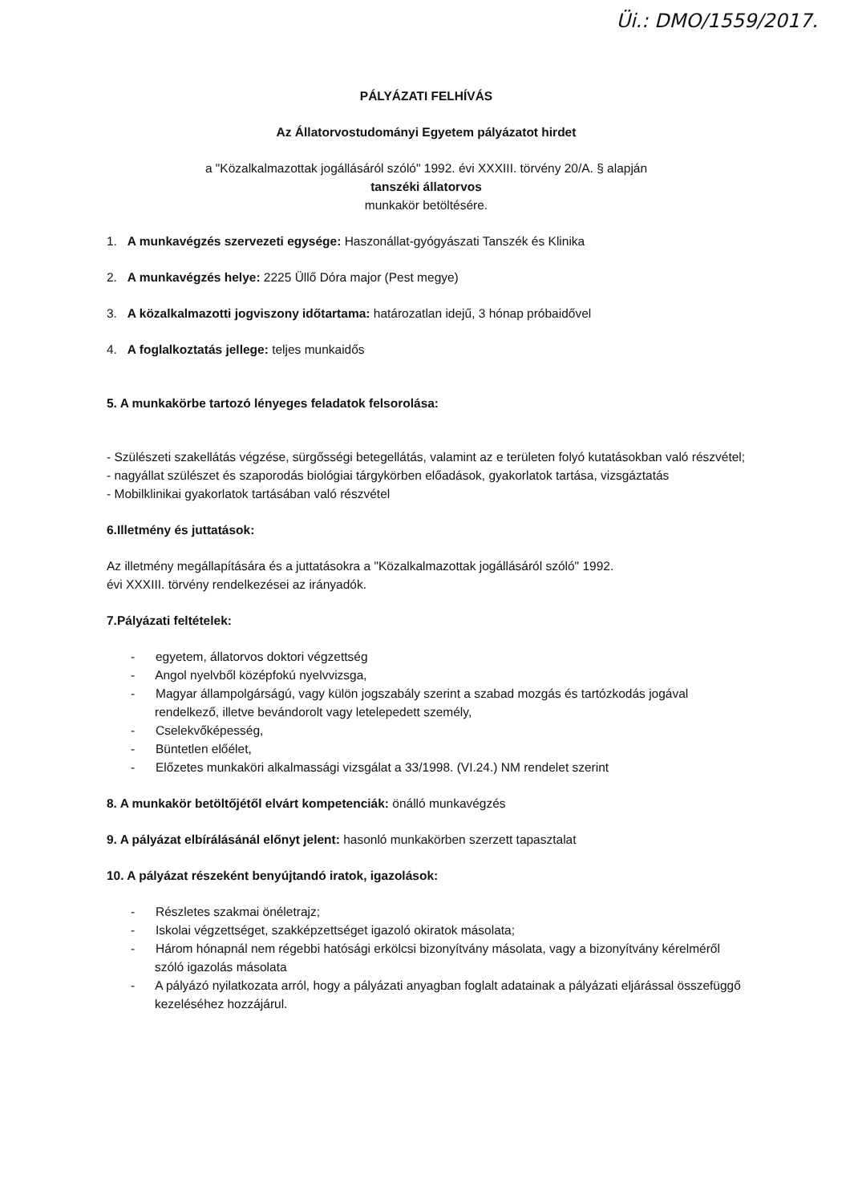Üi.: DMO/1559/2017.
PÁLYÁZATI FELHÍVÁS
Az Állatorvostudományi Egyetem pályázatot hirdet
a "Közalkalmazottak jogállásáról szóló" 1992. évi XXXIII. törvény 20/A. § alapján
tanszéki állatorvos
munkakör betöltésére.
1. A munkavégzés szervezeti egysége: Haszonállat-gyógyászati Tanszék és Klinika
2. A munkavégzés helye: 2225 Üllő Dóra major (Pest megye)
3. A közalkalmazotti jogviszony időtartama: határozatlan idejű, 3 hónap próbaidővel
4. A foglalkoztatás jellege: teljes munkaidős
5. A munkakörbe tartozó lényeges feladatok felsorolása:
- Szülészeti szakellátás végzése, sürgősségi betegellátás, valamint az e területen folyó kutatásokban való részvétel;
- nagyállat szülészet és szaporodás biológiai tárgykörben előadások, gyakorlatok tartása, vizsgáztatás
- Mobilklinikai gyakorlatok tartásában való részvétel
6.Illetmény és juttatások:
Az illetmény megállapítására és a juttatásokra a "Közalkalmazottak jogállásáról szóló" 1992.
évi XXXIII. törvény rendelkezései az irányadók.
7.Pályázati feltételek:
- egyetem, állatorvos doktori végzettség
- Angol nyelvből középfokú nyelvvizsga,
- Magyar állampolgárságú, vagy külön jogszabály szerint a szabad mozgás és tartózkodás jogával rendelkező, illetve bevándorolt vagy letelepedett személy,
- Cselekvőképesség,
- Büntetlen előélet,
- Előzetes munkaköri alkalmassági vizsgálat a 33/1998. (VI.24.) NM rendelet szerint
8. A munkakör betöltőjétől elvárt kompetenciák: önálló munkavégzés
9. A pályázat elbírálásánál előnyt jelent: hasonló munkakörben szerzett tapasztalat
10. A pályázat részeként benyújtandó iratok, igazolások:
- Részletes szakmai önéletrajz;
- Iskolai végzettséget, szakképzettséget igazoló okiratok másolata;
- Három hónapnál nem régebbi hatósági erkölcsi bizonyítvány másolata, vagy a bizonyítvány kérelméről szóló igazolás másolata
- A pályázó nyilatkozata arról, hogy a pályázati anyagban foglalt adatainak a pályázati eljárással összefüggő kezeléséhez hozzájárul.